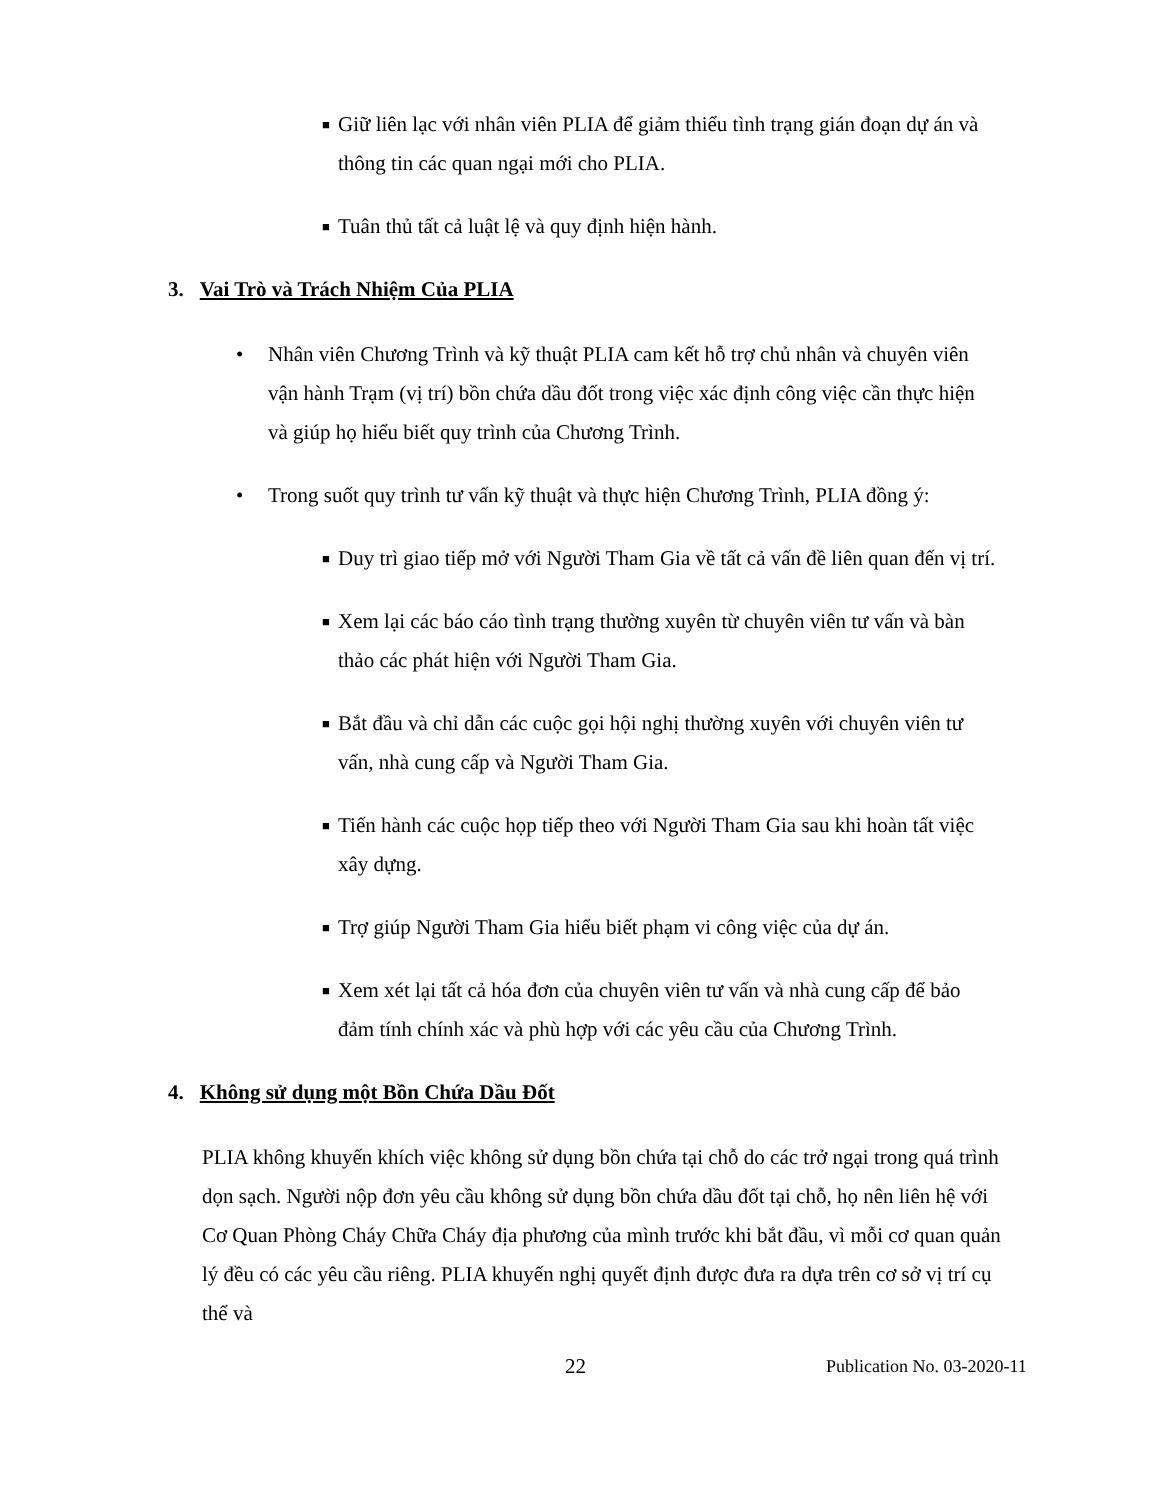■ Giữ liên lạc với nhân viên PLIA để giảm thiểu tình trạng gián đoạn dự án và thông tin các quan ngại mới cho PLIA.
■ Tuân thủ tất cả luật lệ và quy định hiện hành.
3. Vai Trò và Trách Nhiệm Của PLIA
• Nhân viên Chương Trình và kỹ thuật PLIA cam kết hỗ trợ chủ nhân và chuyên viên vận hành Trạm (vị trí) bồn chứa dầu đốt trong việc xác định công việc cần thực hiện và giúp họ hiểu biết quy trình của Chương Trình.
• Trong suốt quy trình tư vấn kỹ thuật và thực hiện Chương Trình, PLIA đồng ý:
■ Duy trì giao tiếp mở với Người Tham Gia về tất cả vấn đề liên quan đến vị trí.
■ Xem lại các báo cáo tình trạng thường xuyên từ chuyên viên tư vấn và bàn thảo các phát hiện với Người Tham Gia.
■ Bắt đầu và chỉ dẫn các cuộc gọi hội nghị thường xuyên với chuyên viên tư vấn, nhà cung cấp và Người Tham Gia.
■ Tiến hành các cuộc họp tiếp theo với Người Tham Gia sau khi hoàn tất việc xây dựng.
■ Trợ giúp Người Tham Gia hiểu biết phạm vi công việc của dự án.
■ Xem xét lại tất cả hóa đơn của chuyên viên tư vấn và nhà cung cấp để bảo đảm tính chính xác và phù hợp với các yêu cầu của Chương Trình.
4. Không sử dụng một Bồn Chứa Dầu Đốt
PLIA không khuyến khích việc không sử dụng bồn chứa tại chỗ do các trở ngại trong quá trình dọn sạch. Người nộp đơn yêu cầu không sử dụng bồn chứa dầu đốt tại chỗ, họ nên liên hệ với Cơ Quan Phòng Cháy Chữa Cháy địa phương của mình trước khi bắt đầu, vì mỗi cơ quan quản lý đều có các yêu cầu riêng. PLIA khuyến nghị quyết định được đưa ra dựa trên cơ sở vị trí cụ thể và
22 Publication No. 03-2020-11